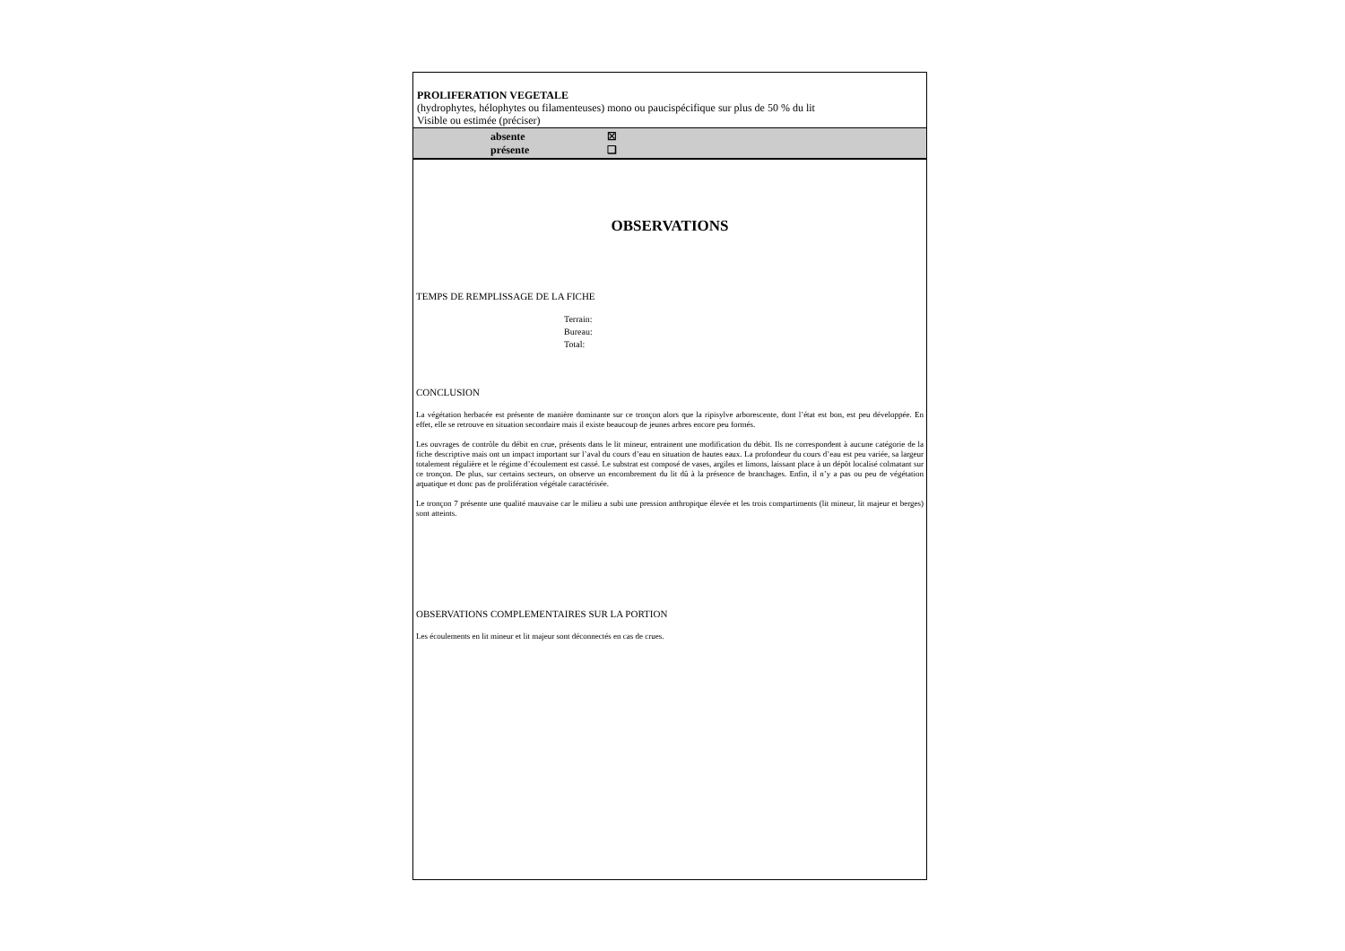PROLIFERATION VEGETALE
(hydrophytes, hélophytes ou filamenteuses) mono ou paucispécifique sur plus de 50 % du lit
Visible ou estimée (préciser)
absente ☒
présente ❑
OBSERVATIONS
TEMPS DE REMPLISSAGE DE LA FICHE
Terrain:
Bureau:
Total:
CONCLUSION
La végétation herbacée est présente de manière dominante sur ce tronçon alors que la ripisylve arborescente, dont l’état est bon, est peu développée. En effet, elle se retrouve en situation secondaire mais il existe beaucoup de jeunes arbres encore peu formés.
Les ouvrages de contrôle du débit en crue, présents dans le lit mineur, entrainent une modification du débit. Ils ne correspondent à aucune catégorie de la fiche descriptive mais ont un impact important sur l’aval du cours d’eau en situation de hautes eaux. La profondeur du cours d’eau est peu variée, sa largeur totalement régulière et le régime d’écoulement est cassé. Le substrat est composé de vases, argiles et limons, laissant place à un dépôt localisé colmatant sur ce tronçon. De plus, sur certains secteurs, on observe un encombrement du lit dû à la présence de branchages. Enfin, il n’y a pas ou peu de végétation aquatique et donc pas de prolifération végétale caractérisée.
Le tronçon 7 présente une qualité mauvaise car le milieu a subi une pression anthropique élevée et les trois compartiments (lit mineur, lit majeur et berges) sont atteints.
OBSERVATIONS COMPLEMENTAIRES SUR LA PORTION
Les écoulements en lit mineur et lit majeur sont déconnectés en cas de crues.